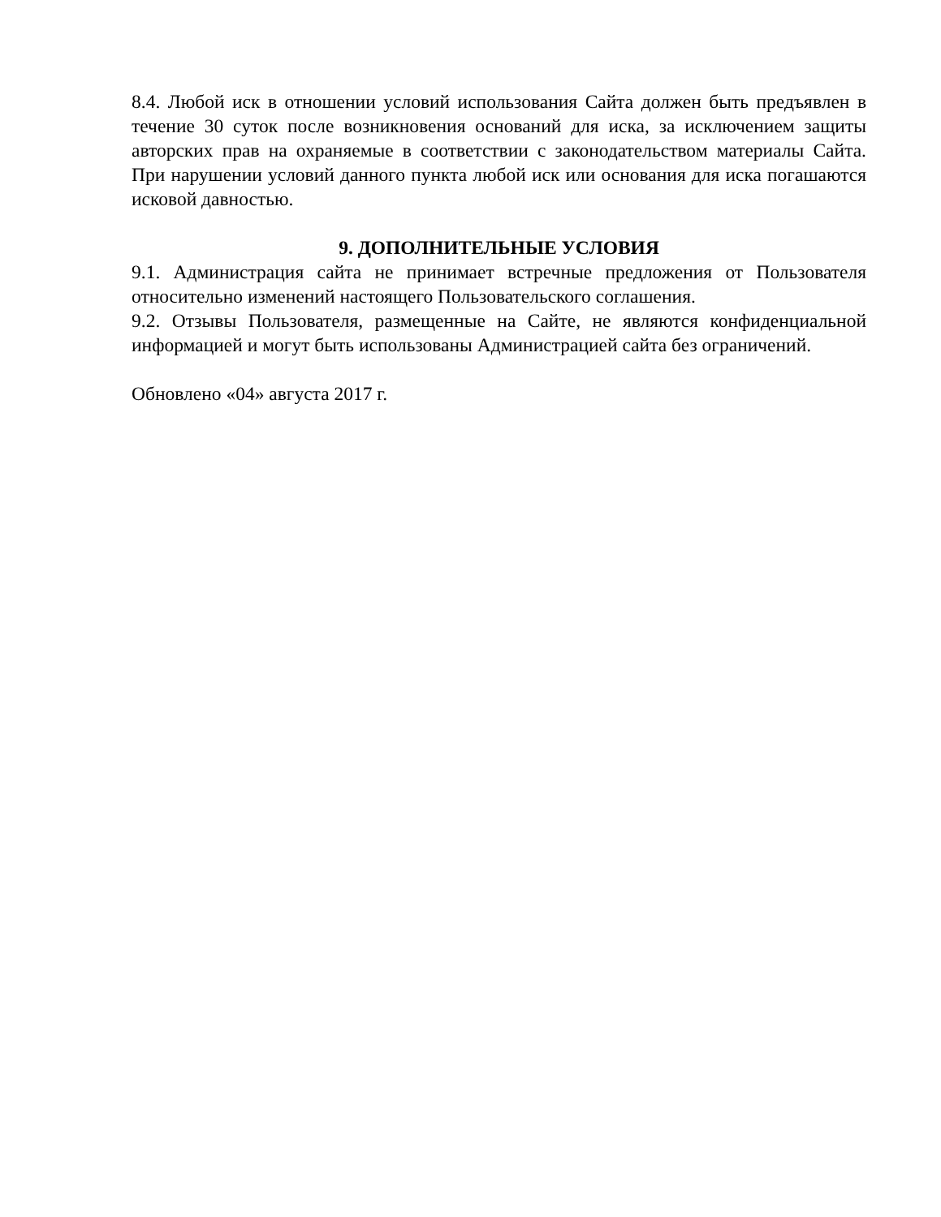8.4. Любой иск в отношении условий использования Сайта должен быть предъявлен в течение 30 суток после возникновения оснований для иска, за исключением защиты авторских прав на охраняемые в соответствии с законодательством материалы Сайта. При нарушении условий данного пункта любой иск или основания для иска погашаются исковой давностью.
9. ДОПОЛНИТЕЛЬНЫЕ УСЛОВИЯ
9.1. Администрация сайта не принимает встречные предложения от Пользователя относительно изменений настоящего Пользовательского соглашения.
9.2. Отзывы Пользователя, размещенные на Сайте, не являются конфиденциальной информацией и могут быть использованы Администрацией сайта без ограничений.
Обновлено «04» августа 2017 г.